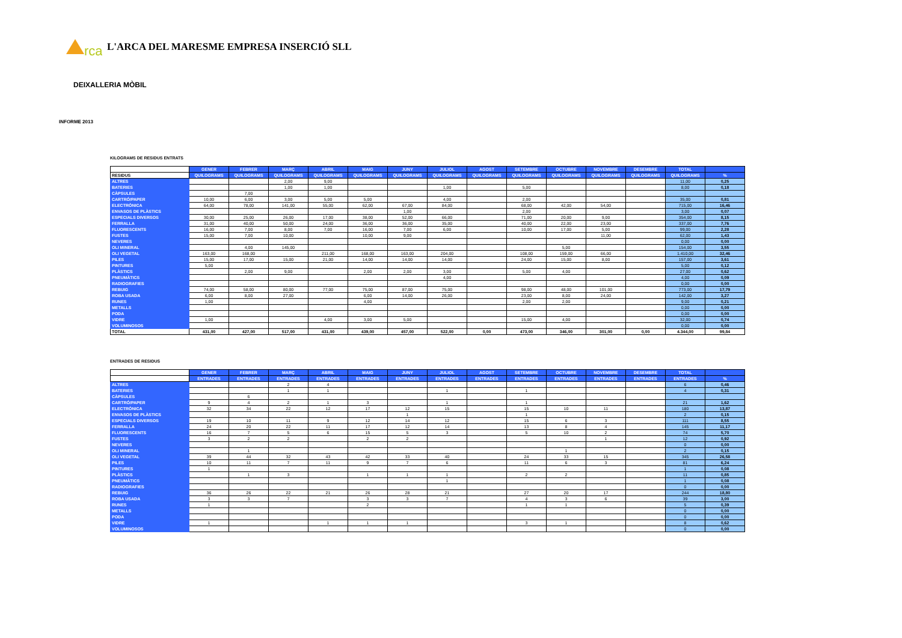rca
L'ARCA DEL MARESME EMPRESA INSERCIÓ SLL
DEIXALLERIA MÒBIL
INFORME 2013
KILOGRAMS DE RESIDUS ENTRATS
| | GENER | FEBRER | MARÇ | ABRIL | MAIG | JUNY | JULIOL | AGOST | SETEMBRE | OCTUBRE | NOVEMBRE | DESEMBRE | TOTAL | |
| --- | --- | --- | --- | --- | --- | --- | --- | --- | --- | --- | --- | --- | --- | --- |
| RESIDUS | QUILOGRAMS | QUILOGRAMS | QUILOGRAMS | QUILOGRAMS | QUILOGRAMS | QUILOGRAMS | QUILOGRAMS | QUILOGRAMS | QUILOGRAMS | QUILOGRAMS | QUILOGRAMS | QUILOGRAMS | QUILOGRAMS | % |
| ALTRES | | | 2,00 | 9,00 | | | | | | | | | 11,00 | 0,25 |
| BATERIES | | | 1,00 | 1,00 | | | 1,00 | | 5,00 | | | | 8,00 | 0,18 |
| CÀPSULES | | 7,00 | | | | | | | | | | | | |
| CARTRÓ/PAPER | 10,00 | 6,00 | 3,00 | 5,00 | 5,00 | | 4,00 | | 2,00 | | | | 35,00 | 0,81 |
| ELECTRÒNICA | 64,00 | 78,00 | 141,00 | 55,00 | 62,00 | 67,00 | 84,00 | | 68,00 | 42,00 | 54,00 | | 715,00 | 16,46 |
| ENVASOS DE PLÀSTICS | | | | | | 1,00 | | | 2,00 | | | | 3,00 | 0,07 |
| ESPECIALS DIVERSOS | 30,00 | 25,00 | 26,00 | 17,00 | 38,00 | 52,00 | 66,00 | | 71,00 | 20,00 | 9,00 | | 354,00 | 8,15 |
| FERRALLA | 31,00 | 40,00 | 50,00 | 24,00 | 36,00 | 36,00 | 35,00 | | 40,00 | 22,00 | 23,00 | | 337,00 | 7,76 |
| FLUORESCENTS | 16,00 | 7,00 | 8,00 | 7,00 | 16,00 | 7,00 | 6,00 | | 10,00 | 17,00 | 5,00 | | 99,00 | 2,28 |
| FUSTES | 15,00 | 7,00 | 10,00 | | 10,00 | 9,00 | | | | | 11,00 | | 62,00 | 1,43 |
| NEVERES | | | | | | | | | | | | | 0,00 | 0,00 |
| OLI MINERAL | | 4,00 | 145,00 | | | | | | | 5,00 | | | 154,00 | 3,55 |
| OLI VEGETAL | 163,00 | 168,00 | | 211,00 | 168,00 | 163,00 | 204,00 | | 108,00 | 159,00 | 66,00 | | 1.410,00 | 32,46 |
| PILES | 15,00 | 17,00 | 15,00 | 21,00 | 14,00 | 14,00 | 14,00 | | 24,00 | 15,00 | 8,00 | | 157,00 | 3,61 |
| PINTURES | 5,00 | | | | | | | | | | | | 5,00 | 0,12 |
| PLÀSTICS | | 2,00 | 9,00 | | 2,00 | 2,00 | 3,00 | | 5,00 | 4,00 | | | 27,00 | 0,62 |
| PNEUMÀTICS | | | | | | | 4,00 | | | | | | 4,00 | 0,09 |
| RADIOGRAFIES | | | | | | | | | | | | | 0,00 | 0,00 |
| REBUIG | 74,00 | 58,00 | 80,00 | 77,00 | 75,00 | 87,00 | 75,00 | | 98,00 | 48,00 | 101,00 | | 773,00 | 17,79 |
| ROBA USADA | 6,00 | 8,00 | 27,00 | | 6,00 | 14,00 | 26,00 | | 23,00 | 8,00 | 24,00 | | 142,00 | 3,27 |
| RUNES | 1,00 | | | | 4,00 | | | | 2,00 | 2,00 | | | 9,00 | 0,21 |
| METALLS | | | | | | | | | | | | | 0,00 | 0,00 |
| PODA | | | | | | | | | | | | | 0,00 | 0,00 |
| VIDRE | 1,00 | | | 4,00 | 3,00 | 5,00 | | | 15,00 | 4,00 | | | 32,00 | 0,74 |
| VOLUMINOSOS | | | | | | | | | | | | | 0,00 | 0,00 |
| TOTAL | 431,00 | 427,00 | 517,00 | 431,00 | 439,00 | 457,00 | 522,00 | 0,00 | 473,00 | 346,00 | 301,00 | 0,00 | 4.344,00 | 99,84 |
ENTRADES DE RESIDUS
| | GENER | FEBRER | MARÇ | ABRIL | MAIG | JUNY | JULIOL | AGOST | SETEMBRE | OCTUBRE | NOVEMBRE | DESEMBRE | TOTAL | |
| --- | --- | --- | --- | --- | --- | --- | --- | --- | --- | --- | --- | --- | --- | --- |
| | ENTRADES | ENTRADES | ENTRADES | ENTRADES | ENTRADES | ENTRADES | ENTRADES | ENTRADES | ENTRADES | ENTRADES | ENTRADES | ENTRADES | ENTRADES | % |
| ALTRES | | | 2 | 4 | | | | | | | | | 6 | 0,46 |
| BATERIES | | | 1 | 1 | | | 1 | | 1 | | | | 4 | 0,31 |
| CÀPSULES | | 6 | | | | | | | | | | | | |
| CARTRÓ/PAPER | 9 | 4 | 2 | 1 | 3 | | 1 | | 1 | | | | 21 | 1,62 |
| ELECTRÒNICA | 32 | 34 | 22 | 12 | 17 | 12 | 15 | | 15 | 10 | 11 | | 180 | 13,87 |
| ENVASOS DE PLÀSTICS | | | | | | 1 | | | 1 | | | | 2 | 0,15 |
| ESPECIALS DIVERSOS | 19 | 10 | 11 | 9 | 12 | 14 | 12 | | 15 | 6 | 3 | | 111 | 8,55 |
| FERRALLA | 24 | 20 | 22 | 11 | 17 | 12 | 14 | | 13 | 8 | 4 | | 145 | 11,17 |
| FLUORESCENTS | 16 | 7 | 5 | 6 | 15 | 5 | 3 | | 5 | 10 | 2 | | 74 | 5,70 |
| FUSTES | 3 | 2 | 2 | | 2 | 2 | | | | | 1 | | 12 | 0,92 |
| NEVERES | | | | | | | | | | | | | 0 | 0,00 |
| OLI MINERAL | | 1 | | | | | | | | 1 | | | 2 | 0,15 |
| OLI VEGETAL | 39 | 44 | 32 | 43 | 42 | 33 | 40 | | 24 | 33 | 15 | | 345 | 26,58 |
| PILES | 10 | 11 | 7 | 11 | 9 | 7 | 6 | | 11 | 6 | 3 | | 81 | 6,24 |
| PINTURES | 1 | | | | | | | | | | | | 1 | 0,08 |
| PLÀSTICS | | 1 | 3 | | 1 | 1 | 1 | | 2 | 2 | | | 11 | 0,85 |
| PNEUMÀTICS | | | | | | | 1 | | | | | | 1 | 0,08 |
| RADIOGRAFIES | | | | | | | | | | | | | 0 | 0,00 |
| REBUIG | 36 | 26 | 22 | 21 | 26 | 28 | 21 | | 27 | 20 | 17 | | 244 | 18,80 |
| ROBA USADA | 3 | 3 | 7 | | 3 | 3 | 7 | | 4 | 3 | 6 | | 39 | 3,00 |
| RUNES | 1 | | | | 2 | | | | 1 | 1 | | | 5 | 0,39 |
| METALLS | | | | | | | | | | | | | 0 | 0,00 |
| PODA | | | | | | | | | | | | | 0 | 0,00 |
| VIDRE | 1 | | | 1 | 1 | 1 | | | 3 | 1 | | | 8 | 0,62 |
| VOLUMINOSOS | | | | | | | | | | | | | 0 | 0,00 |